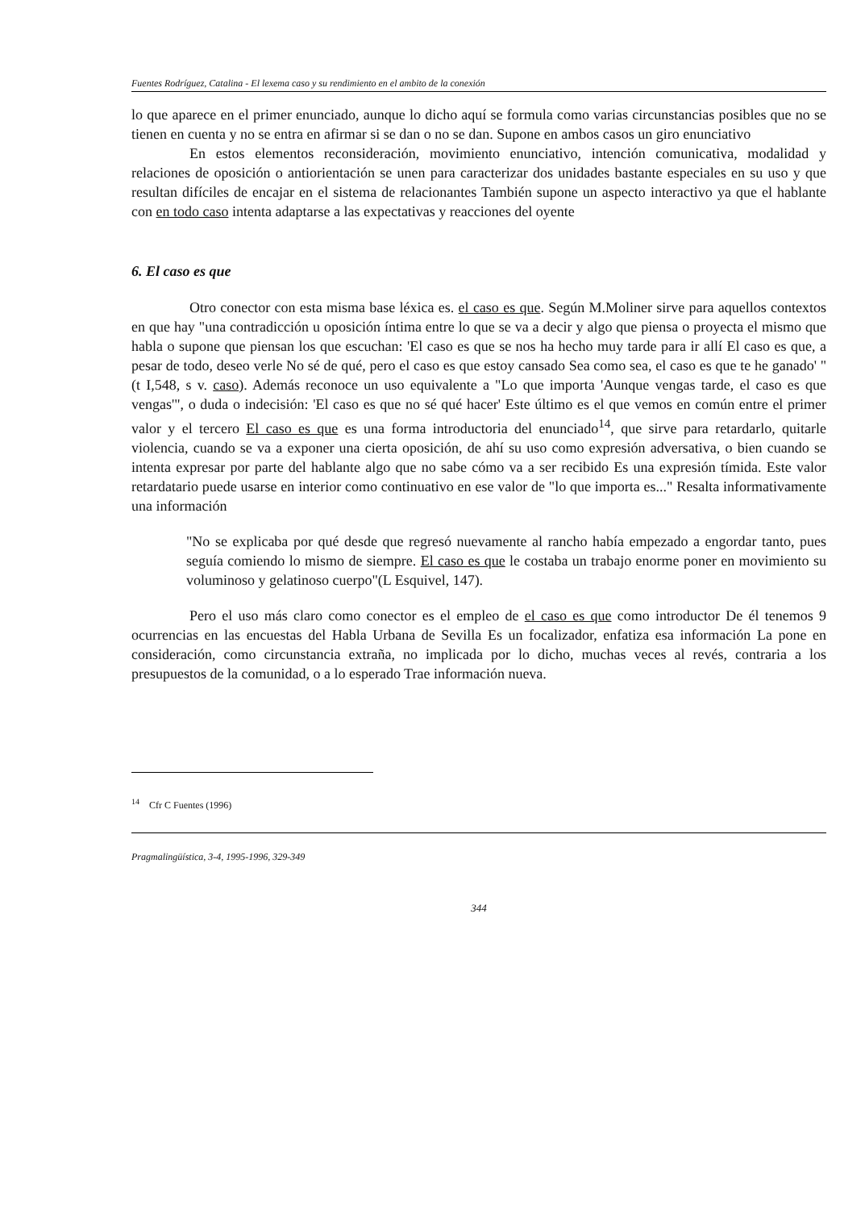Fuentes Rodríguez, Catalina - El lexema caso y su rendimiento en el ambito de la conexión
lo que aparece en el primer enunciado, aunque lo dicho aquí se formula como varias circunstancias posibles que no se tienen en cuenta y no se entra en afirmar si se dan o no se dan. Supone en ambos casos un giro enunciativo
En estos elementos reconsideración, movimiento enunciativo, intención comunicativa, modalidad y relaciones de oposición o antiorientación se unen para caracterizar dos unidades bastante especiales en su uso y que resultan difíciles de encajar en el sistema de relacionantes También supone un aspecto interactivo ya que el hablante con en todo caso intenta adaptarse a las expectativas y reacciones del oyente
6. El caso es que
Otro conector con esta misma base léxica es. el caso es que. Según M.Moliner sirve para aquellos contextos en que hay "una contradicción u oposición íntima entre lo que se va a decir y algo que piensa o proyecta el mismo que habla o supone que piensan los que escuchan: 'El caso es que se nos ha hecho muy tarde para ir allí El caso es que, a pesar de todo, deseo verle No sé de qué, pero el caso es que estoy cansado Sea como sea, el caso es que te he ganado' " (t I,548, s v. caso). Además reconoce un uso equivalente a "Lo que importa 'Aunque vengas tarde, el caso es que vengas'", o duda o indecisión: 'El caso es que no sé qué hacer' Este último es el que vemos en común entre el primer valor y el tercero El caso es que es una forma introductoria del enunciado<sup>14</sup>, que sirve para retardarlo, quitarle violencia, cuando se va a exponer una cierta oposición, de ahí su uso como expresión adversativa, o bien cuando se intenta expresar por parte del hablante algo que no sabe cómo va a ser recibido Es una expresión tímida. Este valor retardatario puede usarse en interior como continuativo en ese valor de "lo que importa es..." Resalta informativamente una información
"No se explicaba por qué desde que regresó nuevamente al rancho había empezado a engordar tanto, pues seguía comiendo lo mismo de siempre. El caso es que le costaba un trabajo enorme poner en movimiento su voluminoso y gelatinoso cuerpo"(L Esquivel, 147).
Pero el uso más claro como conector es el empleo de el caso es que como introductor De él tenemos 9 ocurrencias en las encuestas del Habla Urbana de Sevilla Es un focalizador, enfatiza esa información La pone en consideración, como circunstancia extraña, no implicada por lo dicho, muchas veces al revés, contraria a los presupuestos de la comunidad, o a lo esperado Trae información nueva.
<sup>14</sup> Cfr C Fuentes (1996)
Pragmalingüística, 3-4, 1995-1996, 329-349
344